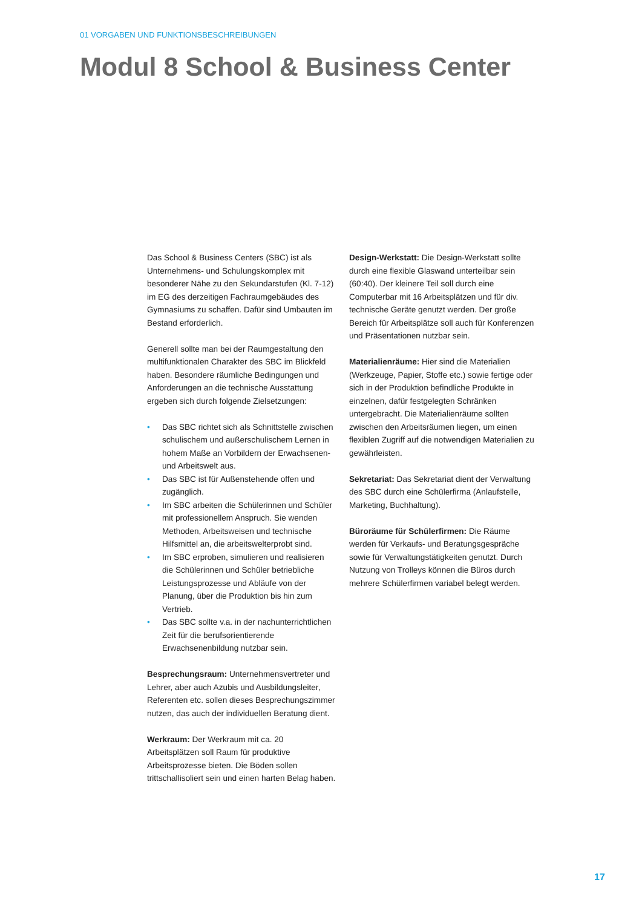01 VORGABEN UND FUNKTIONSBESCHREIBUNGEN
Modul 8 School & Business Center
Das School & Business Centers (SBC) ist als Unternehmens- und Schulungskomplex mit besonderer Nähe zu den Sekundarstufen (Kl. 7-12) im EG des derzeitigen Fachraumgebäudes des Gymnasiums zu schaffen. Dafür sind Umbauten im Bestand erforderlich.
Generell sollte man bei der Raumgestaltung den multifunktionalen Charakter des SBC im Blickfeld haben. Besondere räumliche Bedingungen und Anforderungen an die technische Ausstattung ergeben sich durch folgende Zielsetzungen:
• Das SBC richtet sich als Schnittstelle zwischen schulischem und außerschulischem Lernen in hohem Maße an Vorbildern der Erwachsenen- und Arbeitswelt aus.
• Das SBC ist für Außenstehende offen und zugänglich.
• Im SBC arbeiten die Schülerinnen und Schüler mit professionellem Anspruch. Sie wenden Methoden, Arbeitsweisen und technische Hilfsmittel an, die arbeitswelterprobt sind.
• Im SBC erproben, simulieren und realisieren die Schülerinnen und Schüler betriebliche Leistungsprozesse und Abläufe von der Planung, über die Produktion bis hin zum Vertrieb.
• Das SBC sollte v.a. in der nachunterrichtlichen Zeit für die berufsorientierende Erwachsenenbildung nutzbar sein.
Besprechungsraum: Unternehmensvertreter und Lehrer, aber auch Azubis und Ausbildungsleiter, Referenten etc. sollen dieses Besprechungszimmer nutzen, das auch der individuellen Beratung dient.
Werkraum: Der Werkraum mit ca. 20 Arbeitsplätzen soll Raum für produktive Arbeitsprozesse bieten. Die Böden sollen trittschallisoliert sein und einen harten Belag haben.
Design-Werkstatt: Die Design-Werkstatt sollte durch eine flexible Glaswand unterteilbar sein (60:40). Der kleinere Teil soll durch eine Computerbar mit 16 Arbeitsplätzen und für div. technische Geräte genutzt werden. Der große Bereich für Arbeitsplätze soll auch für Konferenzen und Präsentationen nutzbar sein.
Materialienräume: Hier sind die Materialien (Werkzeuge, Papier, Stoffe etc.) sowie fertige oder sich in der Produktion befindliche Produkte in einzelnen, dafür festgelegten Schränken untergebracht. Die Materialienräume sollten zwischen den Arbeitsräumen liegen, um einen flexiblen Zugriff auf die notwendigen Materialien zu gewährleisten.
Sekretariat: Das Sekretariat dient der Verwaltung des SBC durch eine Schülerfirma (Anlaufstelle, Marketing, Buchhaltung).
Büroräume für Schülerfirmen: Die Räume werden für Verkaufs- und Beratungsgespräche sowie für Verwaltungstätigkeiten genutzt. Durch Nutzung von Trolleys können die Büros durch mehrere Schülerfirmen variabel belegt werden.
17